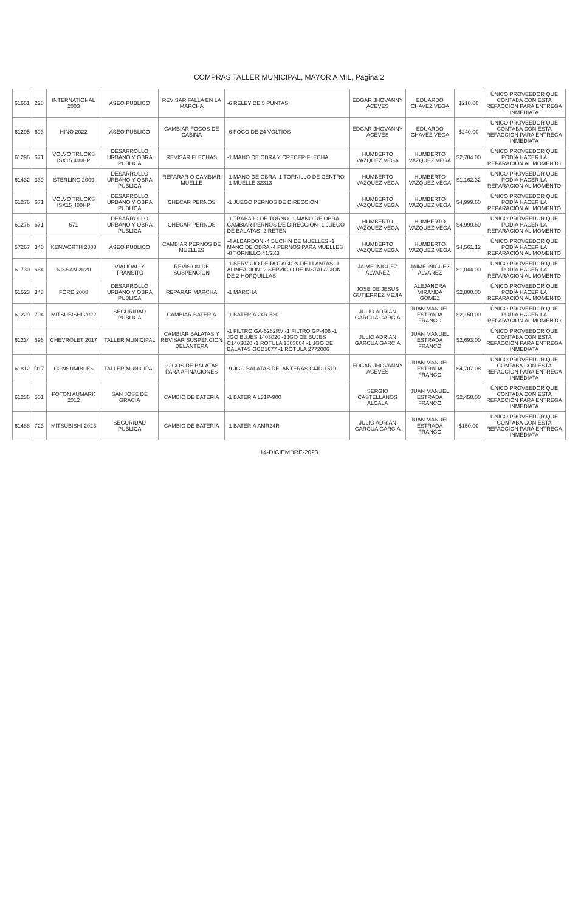COMPRAS TALLER MUNICIPAL, MAYOR A MIL, Pagina 2
| 61651 | 228 | INTERNATIONAL 2003 | ASEO PUBLICO | REVISAR FALLA EN LA MARCHA | -6 RELEY DE 5 PUNTAS | EDGAR JHOVANNY ACEVES | EDUARDO CHAVEZ VEGA | $210.00 | ÚNICO PROVEEDOR QUE CONTABA CON ESTA REFACCION PARA ENTREGA INMEDIATA |
| 61295 | 693 | HINO 2022 | ASEO PUBLICO | CAMBIAR FOCOS DE CABINA | -6 FOCO DE 24 VOLTIOS | EDGAR JHOVANNY ACEVES | EDUARDO CHAVEZ VEGA | $240.00 | ÚNICO PROVEEDOR QUE CONTABA CON ESTA REFACCIÓN PARA ENTREGA INMEDIATA |
| 61296 | 671 | VOLVO TRUCKS ISX15 400HP | DESARROLLO URBANO Y OBRA PUBLICA | REVISAR FLECHAS | -1 MANO DE OBRA Y CRECER FLECHA | HUMBERTO VAZQUEZ VEGA | HUMBERTO VAZQUEZ VEGA | $2,784.00 | ÚNICO PROVEEDOR QUE PODÍA HACER LA REPARACIÓN AL MOMENTO |
| 61432 | 339 | STERLING 2009 | DESARROLLO URBANO Y OBRA PUBLICA | REPARAR O CAMBIAR MUELLE | -1 MANO DE OBRA -1 TORNILLO DE CENTRO -1 MUELLE 32313 | HUMBERTO VAZQUEZ VEGA | HUMBERTO VAZQUEZ VEGA | $1,162.32 | ÚNICO PROVEEDOR QUE PODÍA HACER LA REPARACIÓN AL MOMENTO |
| 61276 | 671 | VOLVO TRUCKS ISX15 400HP | DESARROLLO URBANO Y OBRA PUBLICA | CHECAR PERNOS | -1 JUEGO PERNOS DE DIRECCION | HUMBERTO VAZQUEZ VEGA | HUMBERTO VAZQUEZ VEGA | $4,999.60 | ÚNICO PROVEEDOR QUE PODÍA HACER LA REPARACIÓN AL MOMENTO |
| 61276 | 671 | 671 | DESARROLLO URBANO Y OBRA PUBLICA | CHECAR PERNOS | -1 TRABAJO DE TORNO -1 MANO DE OBRA CAMBIAR PERNOS DE DIRECCION -1 JUEGO DE BALATAS -2 RETEN | HUMBERTO VAZQUEZ VEGA | HUMBERTO VAZQUEZ VEGA | $4,999.60 | ÚNICO PROVEEDOR QUE PODÍA HACER LA REPARACIÓN AL MOMENTO |
| 57267 | 340 | KENWORTH 2008 | ASEO PUBLICO | CAMBIAR PERNOS DE MUELLES | -4 ALBARDON -4 BUCHIN DE MUELLES -1 MANO DE OBRA -4 PERNOS PARA MUELLES -8 TORNILLO 41/2X3 | HUMBERTO VAZQUEZ VEGA | HUMBERTO VAZQUEZ VEGA | $4,561.12 | ÚNICO PROVEEDOR QUE PODÍA HACER LA REPARACIÓN AL MOMENTO |
| 61730 | 664 | NISSAN 2020 | VIALIDAD Y TRANSITO | REVISION DE SUSPENCION | -1 SERVICIO DE ROTACION DE LLANTAS -1 ALINEACION -2 SERVICIO DE INSTALACION DE 2 HORQUILLAS | JAIME IÑIGUEZ ALVAREZ | JAIME IÑIGUEZ ALVAREZ | $1,044.00 | ÚNICO PROVEEDOR QUE PODÍA HACER LA REPARACION AL MOMENTO |
| 61523 | 348 | FORD 2008 | DESARROLLO URBANO Y OBRA PUBLICA | REPARAR MARCHA | -1 MARCHA | JOSE DE JESUS GUTIERREZ MEJIA | ALEJANDRA MIRANDA GOMEZ | $2,800.00 | ÚNICO PROVEEDOR QUE PODÍA HACER LA REPARACIÓN AL MOMENTO |
| 61229 | 704 | MITSUBISHI 2022 | SEGURIDAD PUBLICA | CAMBIAR BATERIA | -1 BATERIA 24R-530 | JULIO ADRIAN GARCUA GARCIA | JUAN MANUEL ESTRADA FRANCO | $2,150.00 | ÚNICO PROVEEDOR QUE PODÍA HACER LA REPARACIÓN AL MOMENTO |
| 61234 | 596 | CHEVROLET 2017 | TALLER MUNICIPAL | CAMBIAR BALATAS Y REVISAR SUSPENCION DELANTERA | -1 FILTRO GA-6262RV -1 FILTRO GP-406 -1 JGO BUJES 1403020 -1JGO DE BUJES C1403020 -1 ROTULA 1003004 -1 JGO DE BALATAS GCD1677 -1 ROTULA 2772006 | JULIO ADRIAN GARCUA GARCIA | JUAN MANUEL ESTRADA FRANCO | $2,693.00 | ÚNICO PROVEEDOR QUE CONTABA CON ESTA REFACCIÓN PARA ENTREGA INMEDIATA |
| 61812 | D17 | CONSUMIBLES | TALLER MUNICIPAL | 9 JGOS DE BALATAS PARA AFINACIONES | -9 JGO BALATAS DELANTERAS GMD-1519 | EDGAR JHOVANNY ACEVES | JUAN MANUEL ESTRADA FRANCO | $4,707.08 | ÚNICO PROVEEDOR QUE CONTABA CON ESTA REFACCIÓN PARA ENTREGA INMEDIATA |
| 61236 | 501 | FOTON AUMARK 2012 | SAN JOSE DE GRACIA | CAMBIO DE BATERIA | -1 BATERIA L31P-900 | SERGIO CASTELLANOS ALCALA | JUAN MANUEL ESTRADA FRANCO | $2,450.00 | ÚNICO PROVEEDOR QUE CONTABA CON ESTA REFACCIÓN PARA ENTREGA INMEDIATA |
| 61488 | 723 | MITSUBISHI 2023 | SEGURIDAD PUBLICA | CAMBIO DE BATERIA | -1 BATERIA AMR24R | JULIO ADRIAN GARCUA GARCIA | JUAN MANUEL ESTRADA FRANCO | $150.00 | ÚNICO PROVEEDOR QUE CONTABA CON ESTA REFACCIÓN PARA ENTREGA INMEDIATA |
14-DICIEMBRE-2023